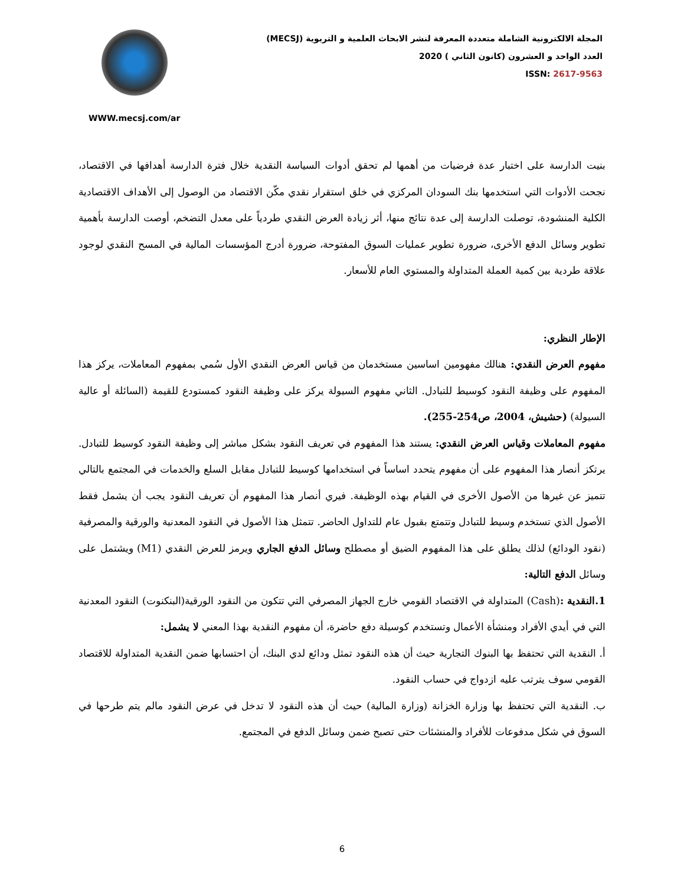المجلة الالكترونية الشاملة متعددة المعرفة لنشر الابحاث العلمية و التربوية (MECSJ)
العدد الواحد و العشرون (كانون الثاني ) 2020
ISSN: 2617-9563
WWW.mecsj.com/ar
بنيت الدارسة على اختبار عدة فرضيات من أهمها لم تحقق أدوات السياسة النقدية خلال فترة الدارسة أهدافها في الاقتصاد، نجحت الأدوات التي استخدمها بنك السودان المركزي في خلق استقرار نقدي مكّن الاقتصاد من الوصول إلى الأهداف الاقتصادية الكلية المنشودة، توصلت الدارسة إلى عدة نتائج منها، أثر زيادة العرض النقدي طردياً على معدل التضخم، أوصت الدارسة بأهمية تطوير وسائل الدفع الأخرى، ضرورة تطوير عمليات السوق المفتوحة، ضرورة أدرج المؤسسات المالية في المسح النقدي لوجود علاقة طردية بين كمية العملة المتداولة والمستوي العام للأسعار.
الإطار النظري:
مفهوم العرض النقدي: هنالك مفهومين اساسين مستخدمان من قياس العرض النقدي الأول سُمي بمفهوم المعاملات، يركز هذا المفهوم على وظيفة النقود كوسيط للتبادل. الثاني مفهوم السيولة يركز على وظيفة النقود كمستودع للقيمة (السائلة أو عالية السيولة) (حشيش، 2004، ص254-255).
مفهوم المعاملات وقياس العرض النقدي: يستند هذا المفهوم في تعريف النقود بشكل مباشر إلى وظيفة النقود كوسيط للتبادل. يرتكز أنصار هذا المفهوم على أن مفهوم يتحدد اساساً في استخدامها كوسيط للتبادل مقابل السلع والخدمات في المجتمع بالتالي تتميز عن غيرها من الأصول الأخرى في القيام بهذه الوظيفة. فيري أنصار هذا المفهوم أن تعريف النقود يجب أن يشمل فقط الأصول الذي تستخدم وسيط للتبادل وتتمتع بقبول عام للتداول الحاضر. تتمثل هذا الأصول في النقود المعدنية والورقية والمصرفية (نقود الودائع) لذلك يطلق على هذا المفهوم الضيق أو مصطلح وسائل الدفع الجاري ويرمز للعرض النقدي (M1) ويشتمل على وسائل الدفع التالية:
1.النقدية :(Cash) المتداولة في الاقتصاد القومي خارج الجهاز المصرفي التي تتكون من النقود الورقية(البنكنوت) النقود المعدنية التي في أيدي الأفراد ومنشأة الأعمال وتستخدم كوسيلة دفع حاضرة، أن مفهوم النقدية بهذا المعني لا يشمل:
أ. النقدية التي تحتفظ بها البنوك التجارية حيث أن هذه النقود تمثل ودائع لدي البنك، أن احتسابها ضمن النقدية المتداولة للاقتصاد القومي سوف يترتب عليه ازدواج في حساب النقود.
ب. النقدية التي تحتفظ بها وزارة الخزانة (وزارة المالية) حيث أن هذه النقود لا تدخل في عرض النقود مالم يتم طرحها في السوق في شكل مدفوعات للأفراد والمنشئات حتى تصبح ضمن وسائل الدفع في المجتمع.
6